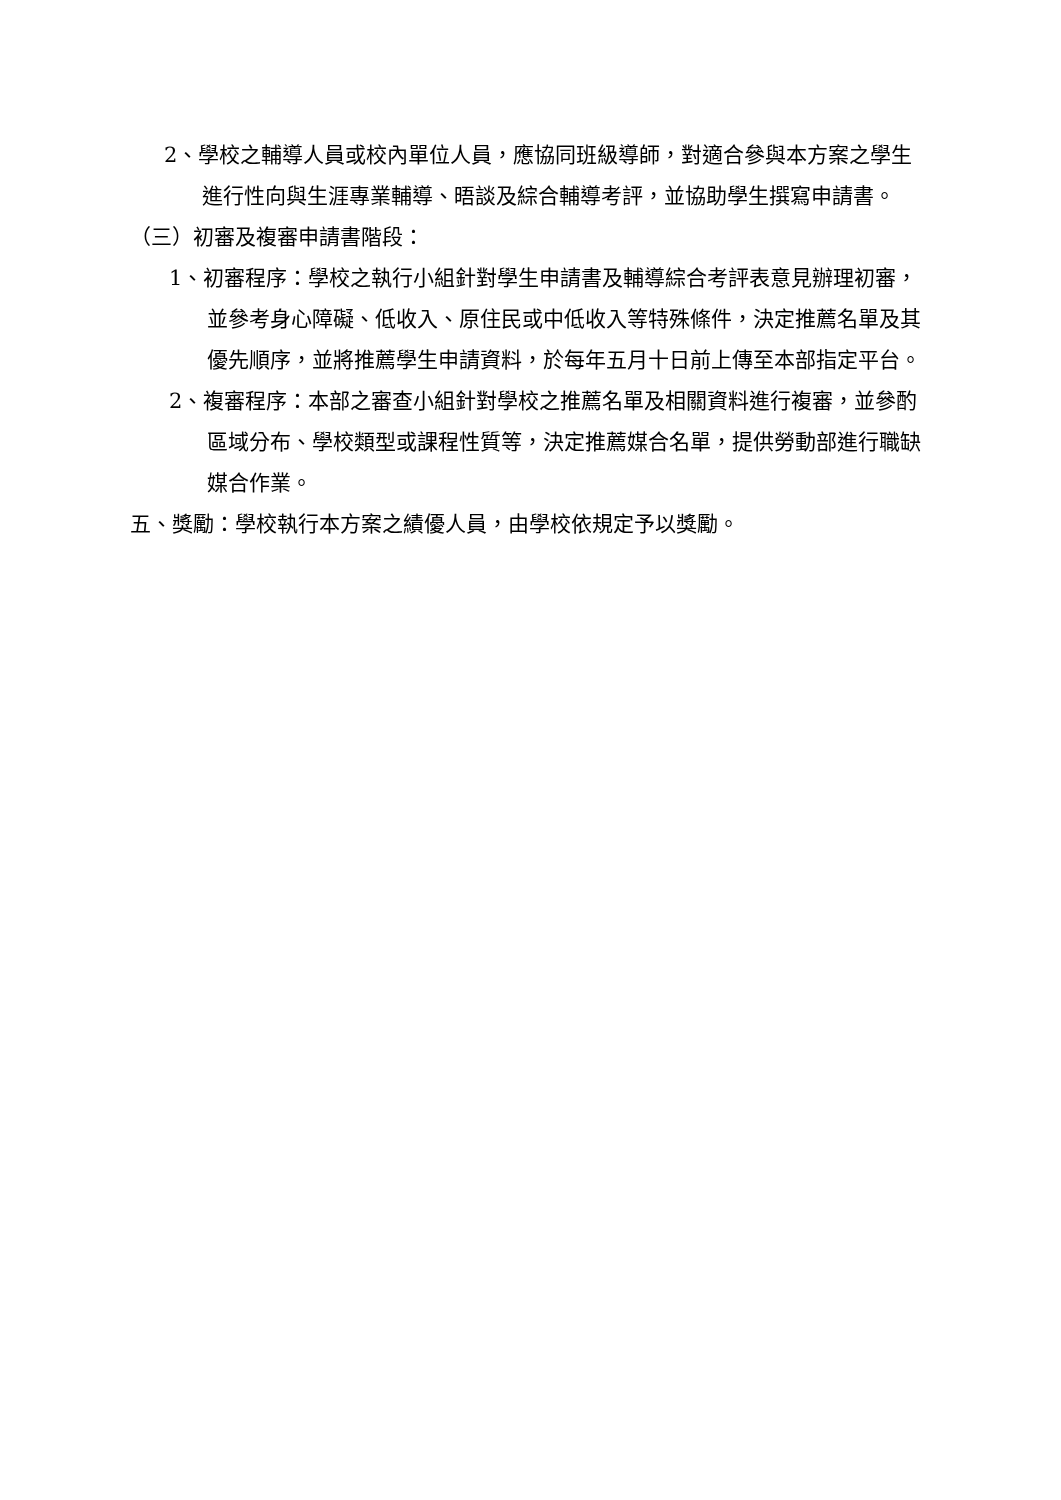2、學校之輔導人員或校內單位人員，應協同班級導師，對適合參與本方案之學生進行性向與生涯專業輔導、晤談及綜合輔導考評，並協助學生撰寫申請書。
（三）初審及複審申請書階段：
1、初審程序：學校之執行小組針對學生申請書及輔導綜合考評表意見辦理初審，並參考身心障礙、低收入、原住民或中低收入等特殊條件，決定推薦名單及其優先順序，並將推薦學生申請資料，於每年五月十日前上傳至本部指定平台。
2、複審程序：本部之審查小組針對學校之推薦名單及相關資料進行複審，並參酌區域分布、學校類型或課程性質等，決定推薦媒合名單，提供勞動部進行職缺媒合作業。
五、獎勵：學校執行本方案之績優人員，由學校依規定予以獎勵。